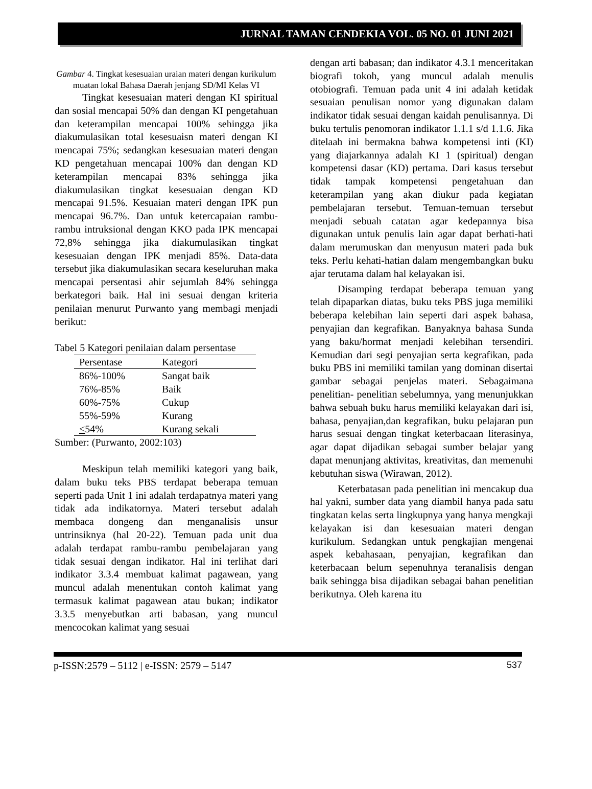JURNAL TAMAN CENDEKIA VOL. 05 NO. 01 JUNI 2021
Gambar 4. Tingkat kesesuaian uraian materi dengan kurikulum muatan lokal Bahasa Daerah jenjang SD/MI Kelas VI
Tingkat kesesuaian materi dengan KI spiritual dan sosial mencapai 50% dan dengan KI pengetahuan dan keterampilan mencapai 100% sehingga jika diakumulasikan total kesesuaisn materi dengan KI mencapai 75%; sedangkan kesesuaian materi dengan KD pengetahuan mencapai 100% dan dengan KD keterampilan mencapai 83% sehingga jika diakumulasikan tingkat kesesuaian dengan KD mencapai 91.5%. Kesuaian materi dengan IPK pun mencapai 96.7%. Dan untuk ketercapaian rambu-rambu intruksional dengan KKO pada IPK mencapai 72,8% sehingga jika diakumulasikan tingkat kesesuaian dengan IPK menjadi 85%. Data-data tersebut jika diakumulasikan secara keseluruhan maka mencapai persentasi ahir sejumlah 84% sehingga berkategori baik. Hal ini sesuai dengan kriteria penilaian menurut Purwanto yang membagi menjadi berikut:
Tabel 5 Kategori penilaian dalam persentase
| Persentase | Kategori |
| --- | --- |
| 86%-100% | Sangat baik |
| 76%-85% | Baik |
| 60%-75% | Cukup |
| 55%-59% | Kurang |
| < 54% | Kurang sekali |
Sumber: (Purwanto, 2002:103)
Meskipun telah memiliki kategori yang baik, dalam buku teks PBS terdapat beberapa temuan seperti pada Unit 1 ini adalah terdapatnya materi yang tidak ada indikatornya. Materi tersebut adalah membaca dongeng dan menganalisis unsur untrinsiknya (hal 20-22). Temuan pada unit dua adalah terdapat rambu-rambu pembelajaran yang tidak sesuai dengan indikator. Hal ini terlihat dari indikator 3.3.4 membuat kalimat pagawean, yang muncul adalah menentukan contoh kalimat yang termasuk kalimat pagawean atau bukan; indikator 3.3.5 menyebutkan arti babasan, yang muncul mencocokan kalimat yang sesuai
dengan arti babasan; dan indikator 4.3.1 menceritakan biografi tokoh, yang muncul adalah menulis otobiografi. Temuan pada unit 4 ini adalah ketidak sesuaian penulisan nomor yang digunakan dalam indikator tidak sesuai dengan kaidah penulisannya. Di buku tertulis penomoran indikator 1.1.1 s/d 1.1.6. Jika ditelaah ini bermakna bahwa kompetensi inti (KI) yang diajarkannya adalah KI 1 (spiritual) dengan kompetensi dasar (KD) pertama. Dari kasus tersebut tidak tampak kompetensi pengetahuan dan keterampilan yang akan diukur pada kegiatan pembelajaran tersebut. Temuan-temuan tersebut menjadi sebuah catatan agar kedepannya bisa digunakan untuk penulis lain agar dapat berhati-hati dalam merumuskan dan menyusun materi pada buk teks. Perlu kehati-hatian dalam mengembangkan buku ajar terutama dalam hal kelayakan isi.
Disamping terdapat beberapa temuan yang telah dipaparkan diatas, buku teks PBS juga memiliki beberapa kelebihan lain seperti dari aspek bahasa, penyajian dan kegrafikan. Banyaknya bahasa Sunda yang baku/hormat menjadi kelebihan tersendiri. Kemudian dari segi penyajian serta kegrafikan, pada buku PBS ini memiliki tamilan yang dominan disertai gambar sebagai penjelas materi. Sebagaimana penelitian- penelitian sebelumnya, yang menunjukkan bahwa sebuah buku harus memiliki kelayakan dari isi, bahasa, penyajian,dan kegrafikan, buku pelajaran pun harus sesuai dengan tingkat keterbacaan literasinya, agar dapat dijadikan sebagai sumber belajar yang dapat menunjang aktivitas, kreativitas, dan memenuhi kebutuhan siswa (Wirawan, 2012).
Keterbatasan pada penelitian ini mencakup dua hal yakni, sumber data yang diambil hanya pada satu tingkatan kelas serta lingkupnya yang hanya mengkaji kelayakan isi dan kesesuaian materi dengan kurikulum. Sedangkan untuk pengkajian mengenai aspek kebahasaan, penyajian, kegrafikan dan keterbacaan belum sepenuhnya teranalisis dengan baik sehingga bisa dijadikan sebagai bahan penelitian berikutnya. Oleh karena itu
p-ISSN:2579 – 5112 | e-ISSN: 2579 – 5147 537